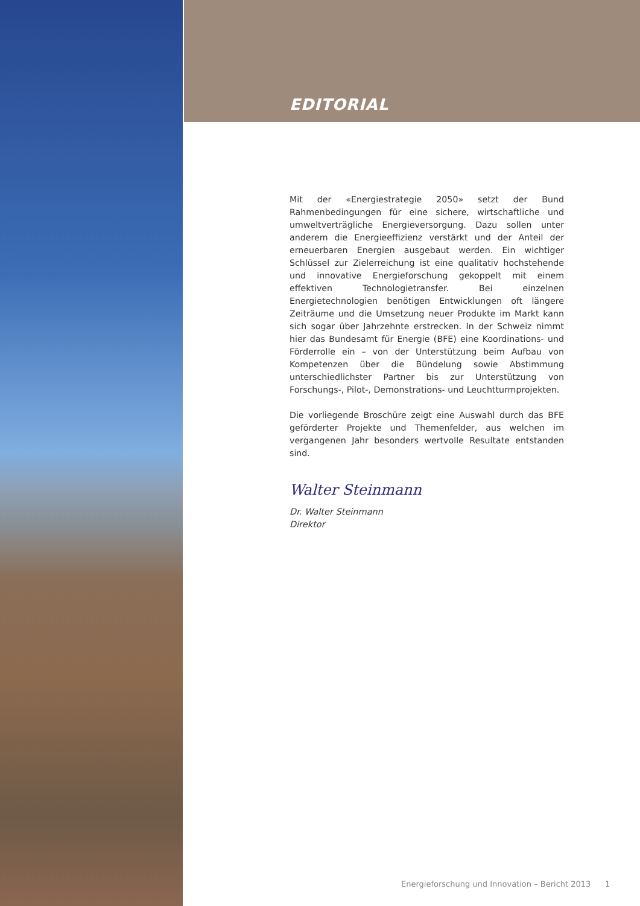EDITORIAL
Mit der «Energiestrategie 2050» setzt der Bund Rahmenbedingungen für eine sichere, wirtschaftliche und umweltverträgliche Energieversorgung. Dazu sollen unter anderem die Energieeffizienz verstärkt und der Anteil der erneuerbaren Energien ausgebaut werden. Ein wichtiger Schlüssel zur Zielerreichung ist eine qualitativ hochstehende und innovative Energieforschung gekoppelt mit einem effektiven Technologietransfer. Bei einzelnen Energietechnologien benötigen Entwicklungen oft längere Zeiträume und die Umsetzung neuer Produkte im Markt kann sich sogar über Jahrzehnte erstrecken. In der Schweiz nimmt hier das Bundesamt für Energie (BFE) eine Koordinations- und Förderrolle ein – von der Unterstützung beim Aufbau von Kompetenzen über die Bündelung sowie Abstimmung unterschiedlichster Partner bis zur Unterstützung von Forschungs-, Pilot-, Demonstrations- und Leuchtturmprojekten.
Die vorliegende Broschüre zeigt eine Auswahl durch das BFE geförderter Projekte und Themenfelder, aus welchen im vergangenen Jahr besonders wertvolle Resultate entstanden sind.
Walter Steinmann
Dr. Walter Steinmann
Direktor
Energieforschung und Innovation – Bericht 2013
1